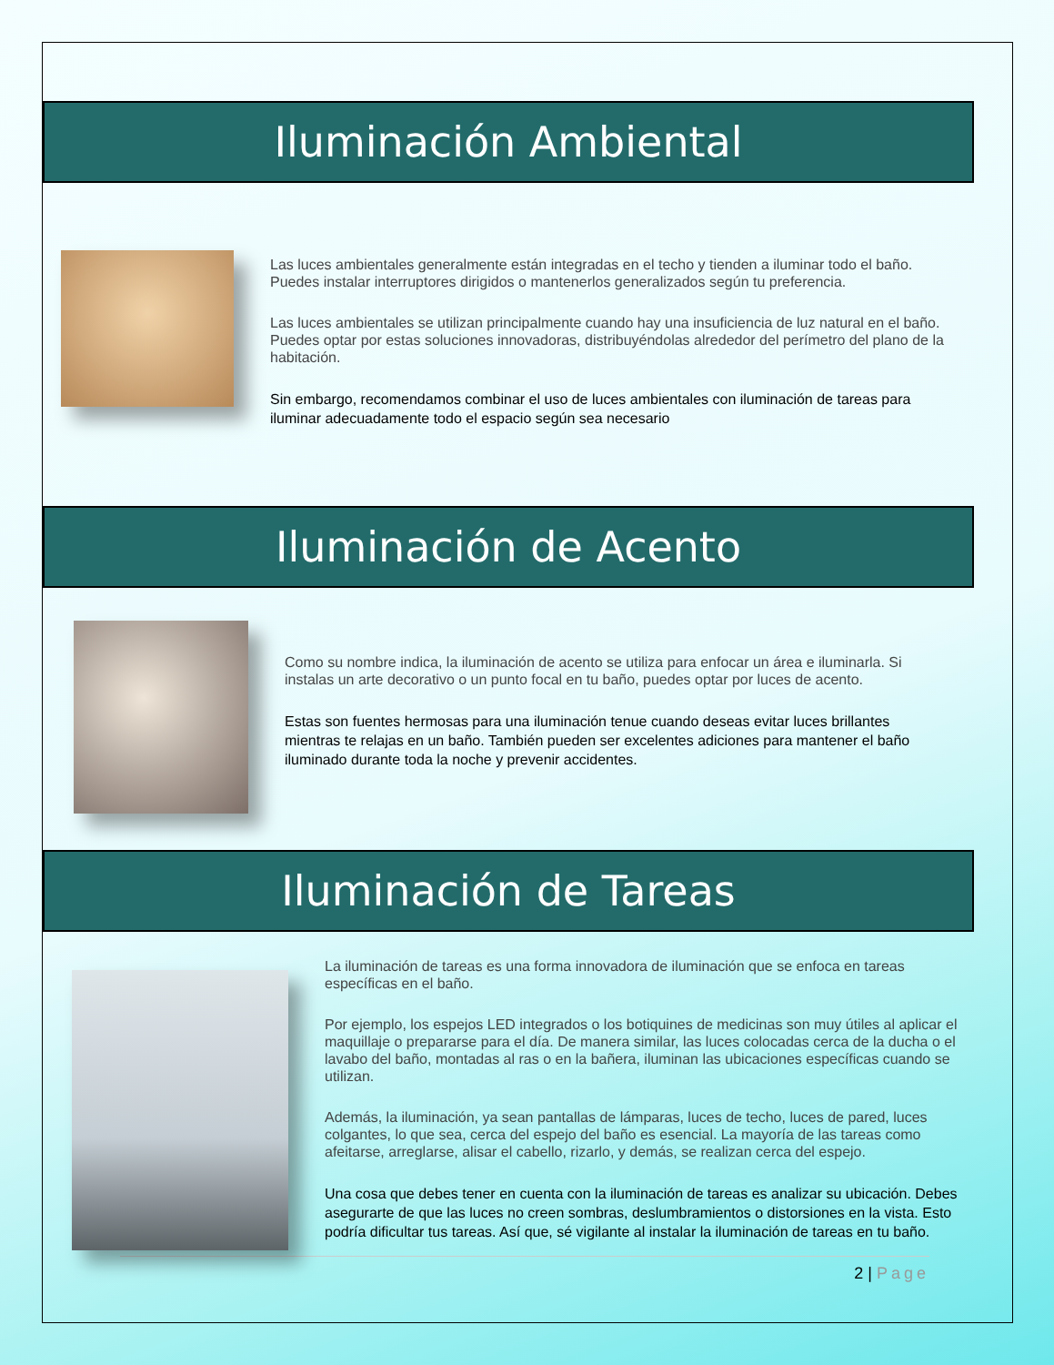Iluminación Ambiental
Las luces ambientales generalmente están integradas en el techo y tienden a iluminar todo el baño. Puedes instalar interruptores dirigidos o mantenerlos generalizados según tu preferencia.
Las luces ambientales se utilizan principalmente cuando hay una insuficiencia de luz natural en el baño. Puedes optar por estas soluciones innovadoras, distribuyéndolas alrededor del perímetro del plano de la habitación.
Sin embargo, recomendamos combinar el uso de luces ambientales con iluminación de tareas para iluminar adecuadamente todo el espacio según sea necesario
Iluminación de Acento
Como su nombre indica, la iluminación de acento se utiliza para enfocar un área e iluminarla. Si instalas un arte decorativo o un punto focal en tu baño, puedes optar por luces de acento.
Estas son fuentes hermosas para una iluminación tenue cuando deseas evitar luces brillantes mientras te relajas en un baño. También pueden ser excelentes adiciones para mantener el baño iluminado durante toda la noche y prevenir accidentes.
Iluminación de Tareas
La iluminación de tareas es una forma innovadora de iluminación que se enfoca en tareas específicas en el baño.
Por ejemplo, los espejos LED integrados o los botiquines de medicinas son muy útiles al aplicar el maquillaje o prepararse para el día. De manera similar, las luces colocadas cerca de la ducha o el lavabo del baño, montadas al ras o en la bañera, iluminan las ubicaciones específicas cuando se utilizan.
Además, la iluminación, ya sean pantallas de lámparas, luces de techo, luces de pared, luces colgantes, lo que sea, cerca del espejo del baño es esencial. La mayoría de las tareas como afeitarse, arreglarse, alisar el cabello, rizarlo, y demás, se realizan cerca del espejo.
Una cosa que debes tener en cuenta con la iluminación de tareas es analizar su ubicación. Debes asegurarte de que las luces no creen sombras, deslumbramientos o distorsiones en la vista. Esto podría dificultar tus tareas. Así que, sé vigilante al instalar la iluminación de tareas en tu baño.
2 | Page